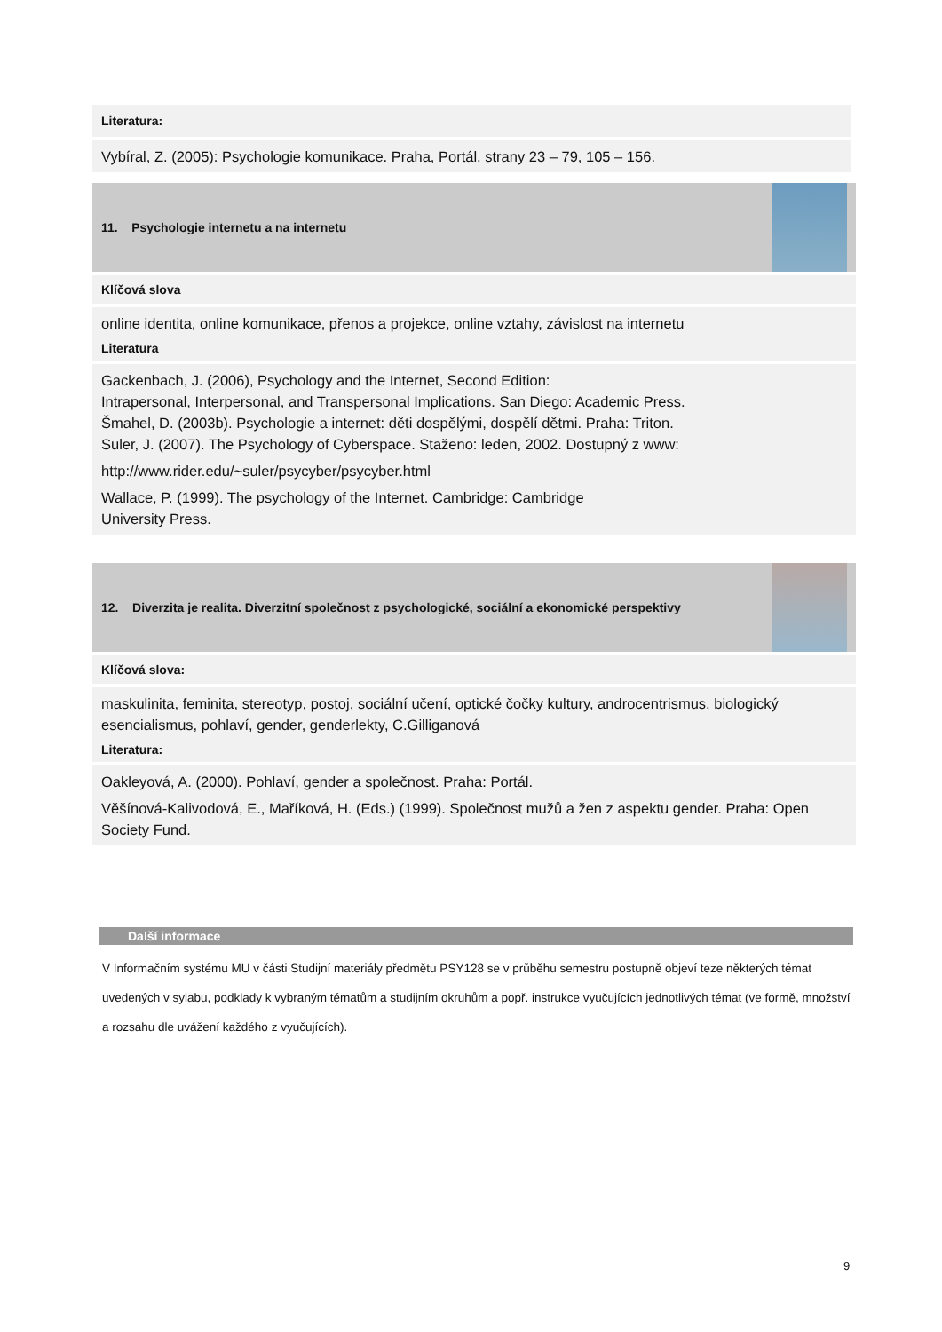Literatura:
Vybíral, Z. (2005): Psychologie komunikace. Praha, Portál, strany 23 – 79, 105 – 156.
11. Psychologie internetu a na internetu
Klíčová slova
online identita, online komunikace, přenos a projekce, online vztahy, závislost na internetu
Literatura
Gackenbach, J. (2006), Psychology and the Internet, Second Edition:
Intrapersonal, Interpersonal, and Transpersonal Implications. San Diego: Academic Press.
Šmahel, D. (2003b). Psychologie a internet: děti dospělými, dospělí dětmi. Praha: Triton.
Suler, J. (2007). The Psychology of Cyberspace. Staženo: leden, 2002. Dostupný z www:
http://www.rider.edu/~suler/psycyber/psycyber.html
Wallace, P. (1999). The psychology of the Internet. Cambridge: Cambridge
University Press.
12. Diverzita je realita. Diverzitní společnost z psychologické, sociální a ekonomické perspektivy
Klíčová slova:
maskulinita, feminita, stereotyp, postoj, sociální učení, optické čočky kultury, androcentrismus, biologický esencialismus, pohlaví, gender, genderlekty, C.Gilliganová
Literatura:
Oakleyová, A. (2000). Pohlaví, gender a společnost. Praha: Portál.
Věšínová-Kalivodová, E., Maříková, H. (Eds.) (1999). Společnost mužů a žen z aspektu gender. Praha: Open Society Fund.
Další informace
V Informačním systému MU v části Studijní materiály předmětu PSY128 se v průběhu semestru postupně objeví teze některých témat uvedených v sylabu, podklady k vybraným tématům a studijním okruhům a popř. instrukce vyučujících jednotlivých témat (ve formě, množství a rozsahu dle uvážení každého z vyučujících).
9